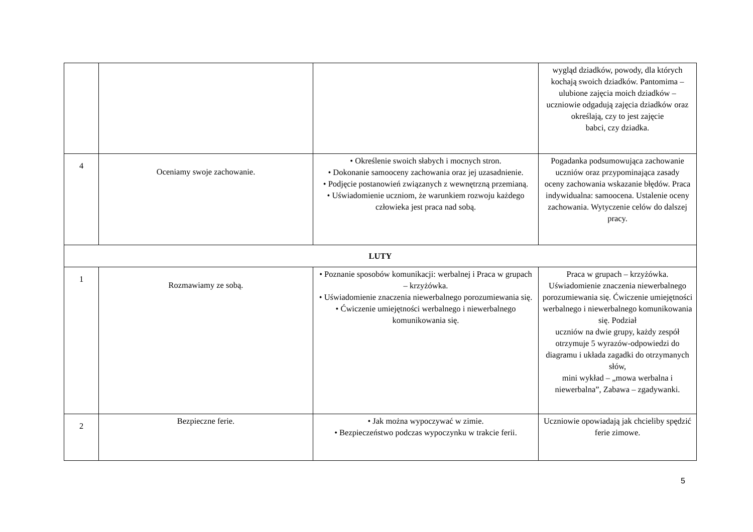| | | | wygląd dziadków, powody, dla których kochają swoich dziadków. Pantomima – ulubione zajęcia moich dziadków – uczniowie odgadują zajęcia dziadków oraz określają, czy to jest zajęcie babci, czy dziadka. |
| 4 | Oceniamy swoje zachowanie. | • Określenie swoich słabych i mocnych stron. • Dokonanie samooceny zachowania oraz jej uzasadnienie. • Podjęcie postanowień związanych z wewnętrzną przemianą. • Uświadomienie uczniom, że warunkiem rozwoju każdego człowieka jest praca nad sobą. | Pogadanka podsumowująca zachowanie uczniów oraz przypominająca zasady oceny zachowania wskazanie błędów. Praca indywidualna: samoocena. Ustalenie oceny zachowania. Wytyczenie celów do dalszej pracy. |
| LUTY | | | |
| 1 | Rozmawiamy ze sobą. | • Poznanie sposobów komunikacji: werbalnej i Praca w grupach – krzyżówka. • Uświadomienie znaczenia niewerbalnego porozumiewania się. • Ćwiczenie umiejętności werbalnego i niewerbalnego komunikowania się. | Praca w grupach – krzyżówka. Uświadomienie znaczenia niewerbalnego porozumiewania się. Ćwiczenie umiejętności werbalnego i niewerbalnego komunikowania się. Podział uczniów na dwie grupy, każdy zespół otrzymuje 5 wyrazów-odpowiedzi do diagramu i układa zagadki do otrzymanych słów, mini wykład – „mowa werbalna i niewerbalna”, Zabawa – zgadywanki. |
| 2 | Bezpieczne ferie. | • Jak można wypoczywać w zimie. • Bezpieczeństwo podczas wypoczynku w trakcie ferii. | Uczniowie opowiadają jak chcieliby spędzić ferie zimowe. |
5